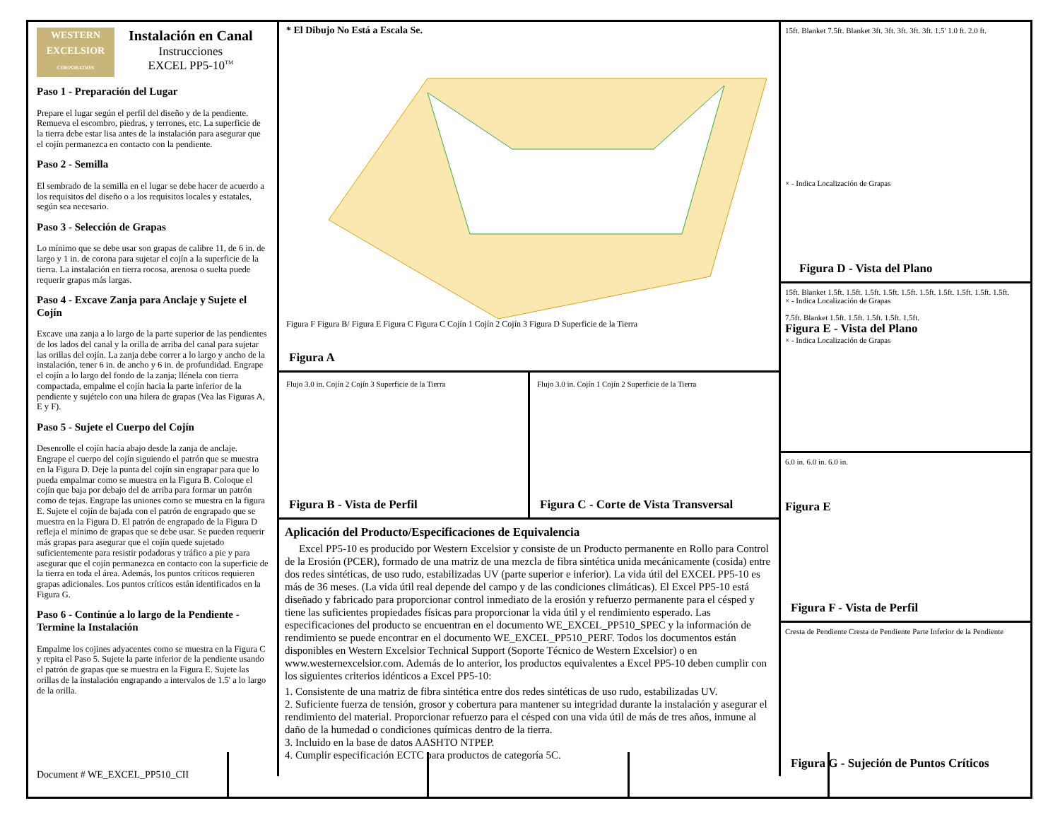Document # WE_EXCEL_PP510_CII
WESTERN
EXCELSIOR
CORPORATION
Instalación en Canal
Instrucciones
EXCEL PP5-10<sup>TM</sup>
Paso 1 - Preparación del Lugar
Prepare el lugar según el perfil del diseño y de la pendiente. Remueva el escombro, piedras, y terrones, etc. La superficie de la tierra debe estar lisa antes de la instalación para asegurar que el cojín permanezca en contacto con la pendiente.
Paso 2 - Semilla
El sembrado de la semilla en el lugar se debe hacer de acuerdo a los requisitos del diseño o a los requisitos locales y estatales, según sea necesario.
Paso 3 - Selección de Grapas
Lo mínimo que se debe usar son grapas de calibre 11, de 6 in. de largo y 1 in. de corona para sujetar el cojín a la superficie de la tierra. La instalación en tierra rocosa, arenosa o suelta puede requerir grapas más largas.
Paso 4 - Excave Zanja para Anclaje y Sujete el Cojín
Excave una zanja a lo largo de la parte superior de las pendientes de los lados del canal y la orilla de arriba del canal para sujetar las orillas del cojín. La zanja debe correr a lo largo y ancho de la instalación, tener 6 in. de ancho y 6 in. de profundidad. Engrape el cojín a lo largo del fondo de la zanja; llénela con tierra compactada, empalme el cojín hacia la parte inferior de la pendiente y sujételo con una hilera de grapas (Vea las Figuras A, E y F).
Paso 5 - Sujete el Cuerpo del Cojín
Desenrolle el cojín hacia abajo desde la zanja de anclaje. Engrape el cuerpo del cojín siguiendo el patrón que se muestra en la Figura D. Deje la punta del cojín sin engrapar para que lo pueda empalmar como se muestra en la Figura B. Coloque el cojín que baja por debajo del de arriba para formar un patrón como de tejas. Engrape las uniones como se muestra en la figura E. Sujete el cojín de bajada con el patrón de engrapado que se muestra en la Figura D. El patrón de engrapado de la Figura D refleja el mínimo de grapas que se debe usar. Se pueden requerir más grapas para asegurar que el cojín quede sujetado suficientemente para resistir podadoras y tráfico a pie y para asegurar que el cojín permanezca en contacto con la superficie de la tierra en toda el área. Además, los puntos críticos requieren grapas adicionales. Los puntos críticos están identificados en la Figura G.
Paso 6 - Continúe a lo largo de la Pendiente - Termine la Instalación
Empalme los cojines adyacentes como se muestra en la Figura C y repita el Paso 5. Sujete la parte inferior de la pendiente usando el patrón de grapas que se muestra en la Figura E. Sujete las orillas de la instalación engrapando a intervalos de 1.5' a lo largo de la orilla.
* El Dibujo No Está a Escala Se.
Figura F Figura B/ Figura E Figura C Figura C Cojín 1 Cojín 2 Cojín 3 Figura D Superficie de la Tierra
Figura A
Flujo 3.0 in. Cojín 2 Cojín 3 Superficie de la Tierra
Figura B - Vista de Perfil
Flujo 3.0 in. Cojín 1 Cojín 2 Superficie de la Tierra
Figura C - Corte de Vista Transversal
Aplicación del Producto/Especificaciones de Equivalencia
Excel PP5-10 es producido por Western Excelsior y consiste de un Producto permanente en Rollo para Control de la Erosión (PCER), formado de una matriz de una mezcla de fibra sintética unida mecánicamente (cosida) entre dos redes sintéticas, de uso rudo, estabilizadas UV (parte superior e inferior). La vida útil del EXCEL PP5-10 es más de 36 meses. (La vida útil real depende del campo y de las condiciones climáticas). El Excel PP5-10 está diseñado y fabricado para proporcionar control inmediato de la erosión y refuerzo permanente para el césped y tiene las suficientes propiedades físicas para proporcionar la vida útil y el rendimiento esperado. Las especificaciones del producto se encuentran en el documento WE_EXCEL_PP510_SPEC y la información de rendimiento se puede encontrar en el documento WE_EXCEL_PP510_PERF. Todos los documentos están disponibles en Western Excelsior Technical Support (Soporte Técnico de Western Excelsior) o en www.westernexcelsior.com. Además de lo anterior, los productos equivalentes a Excel PP5-10 deben cumplir con los siguientes criterios idénticos a Excel PP5-10:
1. Consistente de una matriz de fibra sintética entre dos redes sintéticas de uso rudo, estabilizadas UV.
2. Suficiente fuerza de tensión, grosor y cobertura para mantener su integridad durante la instalación y asegurar el rendimiento del material. Proporcionar refuerzo para el césped con una vida útil de más de tres años, inmune al daño de la humedad o condiciones químicas dentro de la tierra.
3. Incluido en la base de datos AASHTO NTPEP.
4. Cumplir especificación ECTC para productos de categoría 5C.
15ft. Blanket 7.5ft. Blanket 3ft. 3ft. 3ft. 3ft. 3ft. 1.5' 1.0 ft. 2.0 ft.
× - Indica Localización de Grapas
Figura D - Vista del Plano
15ft. Blanket 1.5ft. 1.5ft. 1.5ft. 1.5ft. 1.5ft. 1.5ft. 1.5ft. 1.5ft. 1.5ft. 1.5ft.
× - Indica Localización de Grapas
7.5ft. Blanket 1.5ft. 1.5ft. 1.5ft. 1.5ft. 1.5ft.
Figura E - Vista del Plano
× - Indica Localización de Grapas
6.0 in. 6.0 in. 6.0 in.
Figura E
Figura F - Vista de Perfil
Cresta de Pendiente Cresta de Pendiente Parte Inferior de la Pendiente
Figura G - Sujeción de Puntos Críticos